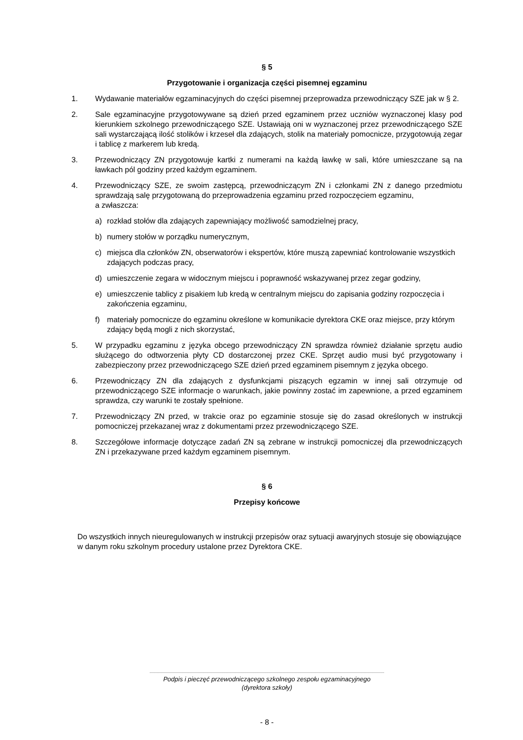§ 5
Przygotowanie i organizacja części pisemnej egzaminu
1. Wydawanie materiałów egzaminacyjnych do części pisemnej przeprowadza przewodniczący SZE jak w § 2.
2. Sale egzaminacyjne przygotowywane są dzień przed egzaminem przez uczniów wyznaczonej klasy pod kierunkiem szkolnego przewodniczącego SZE. Ustawiają oni w wyznaczonej przez przewodniczącego SZE sali wystarczającą ilość stolików i krzeseł dla zdających, stolik na materiały pomocnicze, przygotowują zegar i tablicę z markerem lub kredą.
3. Przewodniczący ZN przygotowuje kartki z numerami na każdą ławkę w sali, które umieszczane są na ławkach pól godziny przed każdym egzaminem.
4. Przewodniczący SZE, ze swoim zastępcą, przewodniczącym ZN i członkami ZN z danego przedmiotu sprawdzają salę przygotowaną do przeprowadzenia egzaminu przed rozpoczęciem egzaminu,
a zwłaszcza:
a) rozkład stołów dla zdających zapewniający możliwość samodzielnej pracy,
b) numery stołów w porządku numerycznym,
c) miejsca dla członków ZN, obserwatorów i ekspertów, które muszą zapewniać kontrolowanie wszystkich zdających podczas pracy,
d) umieszczenie zegara w widocznym miejscu i poprawność wskazywanej przez zegar godziny,
e) umieszczenie tablicy z pisakiem lub kredą w centralnym miejscu do zapisania godziny rozpoczęcia i zakończenia egzaminu,
f) materiały pomocnicze do egzaminu określone w komunikacie dyrektora CKE oraz miejsce, przy którym zdający będą mogli z nich skorzystać,
5. W przypadku egzaminu z języka obcego przewodniczący ZN sprawdza również działanie sprzętu audio służącego do odtworzenia płyty CD dostarczonej przez CKE. Sprzęt audio musi być przygotowany i zabezpieczony przez przewodniczącego SZE dzień przed egzaminem pisemnym z języka obcego.
6. Przewodniczący ZN dla zdających z dysfunkcjami piszących egzamin w innej sali otrzymuje od przewodniczącego SZE informacje o warunkach, jakie powinny zostać im zapewnione, a przed egzaminem sprawdza, czy warunki te zostały spełnione.
7. Przewodniczący ZN przed, w trakcie oraz po egzaminie stosuje się do zasad określonych w instrukcji pomocniczej przekazanej wraz z dokumentami przez przewodniczącego SZE.
8. Szczegółowe informacje dotyczące zadań ZN są zebrane w instrukcji pomocniczej dla przewodniczących ZN i przekazywane przed każdym egzaminem pisemnym.
§ 6
Przepisy końcowe
Do wszystkich innych nieuregulowanych w instrukcji przepisów oraz sytuacji awaryjnych stosuje się obowiązujące w danym roku szkolnym procedury ustalone przez Dyrektora CKE.
Podpis i pieczęć przewodniczącego szkolnego zespołu egzaminacyjnego
(dyrektora szkoły)
- 8 -